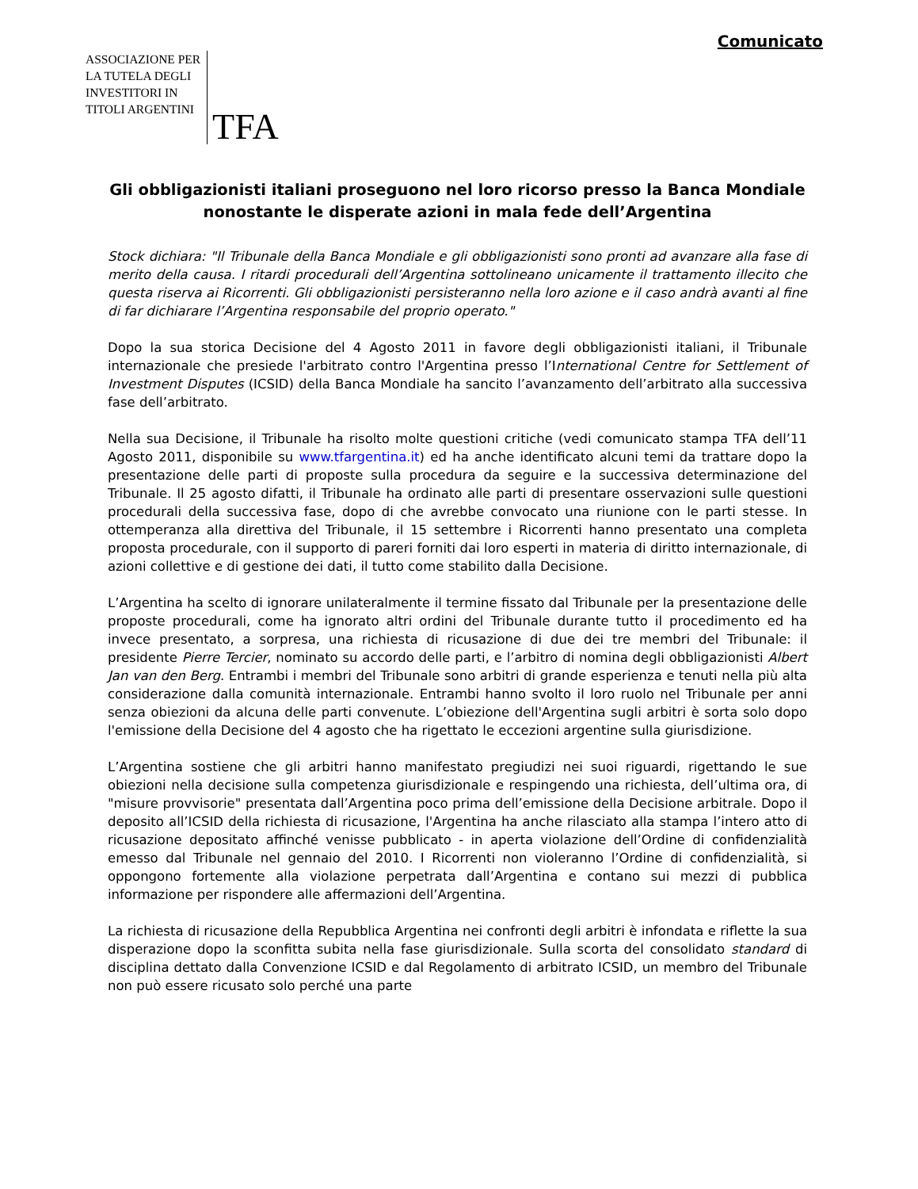Comunicato
ASSOCIAZIONE PER
LA TUTELA DEGLI
INVESTITORI IN
TITOLI ARGENTINI
TFA
Gli obbligazionisti italiani proseguono nel loro ricorso presso la Banca Mondiale nonostante le disperate azioni in mala fede dell’Argentina
Stock dichiara: "Il Tribunale della Banca Mondiale e gli obbligazionisti sono pronti ad avanzare alla fase di merito della causa. I ritardi procedurali dell’Argentina sottolineano unicamente il trattamento illecito che questa riserva ai Ricorrenti. Gli obbligazionisti persisteranno nella loro azione e il caso andrà avanti al fine di far dichiarare l’Argentina responsabile del proprio operato."
Dopo la sua storica Decisione del 4 Agosto 2011 in favore degli obbligazionisti italiani, il Tribunale internazionale che presiede l'arbitrato contro l'Argentina presso l’International Centre for Settlement of Investment Disputes (ICSID) della Banca Mondiale ha sancito l’avanzamento dell’arbitrato alla successiva fase dell’arbitrato.
Nella sua Decisione, il Tribunale ha risolto molte questioni critiche (vedi comunicato stampa TFA dell’11 Agosto 2011, disponibile su www.tfargentina.it) ed ha anche identificato alcuni temi da trattare dopo la presentazione delle parti di proposte sulla procedura da seguire e la successiva determinazione del Tribunale. Il 25 agosto difatti, il Tribunale ha ordinato alle parti di presentare osservazioni sulle questioni procedurali della successiva fase, dopo di che avrebbe convocato una riunione con le parti stesse. In ottemperanza alla direttiva del Tribunale, il 15 settembre i Ricorrenti hanno presentato una completa proposta procedurale, con il supporto di pareri forniti dai loro esperti in materia di diritto internazionale, di azioni collettive e di gestione dei dati, il tutto come stabilito dalla Decisione.
L’Argentina ha scelto di ignorare unilateralmente il termine fissato dal Tribunale per la presentazione delle proposte procedurali, come ha ignorato altri ordini del Tribunale durante tutto il procedimento ed ha invece presentato, a sorpresa, una richiesta di ricusazione di due dei tre membri del Tribunale: il presidente Pierre Tercier, nominato su accordo delle parti, e l’arbitro di nomina degli obbligazionisti Albert Jan van den Berg. Entrambi i membri del Tribunale sono arbitri di grande esperienza e tenuti nella più alta considerazione dalla comunità internazionale. Entrambi hanno svolto il loro ruolo nel Tribunale per anni senza obiezioni da alcuna delle parti convenute. L’obiezione dell'Argentina sugli arbitri è sorta solo dopo l'emissione della Decisione del 4 agosto che ha rigettato le eccezioni argentine sulla giurisdizione.
L’Argentina sostiene che gli arbitri hanno manifestato pregiudizi nei suoi riguardi, rigettando le sue obiezioni nella decisione sulla competenza giurisdizionale e respingendo una richiesta, dell’ultima ora, di "misure provvisorie" presentata dall’Argentina poco prima dell’emissione della Decisione arbitrale. Dopo il deposito all’ICSID della richiesta di ricusazione, l'Argentina ha anche rilasciato alla stampa l’intero atto di ricusazione depositato affinché venisse pubblicato - in aperta violazione dell’Ordine di confidenzialità emesso dal Tribunale nel gennaio del 2010. I Ricorrenti non violeranno l’Ordine di confidenzialità, si oppongono fortemente alla violazione perpetrata dall’Argentina e contano sui mezzi di pubblica informazione per rispondere alle affermazioni dell’Argentina.
La richiesta di ricusazione della Repubblica Argentina nei confronti degli arbitri è infondata e riflette la sua disperazione dopo la sconfitta subita nella fase giurisdizionale. Sulla scorta del consolidato standard di disciplina dettato dalla Convenzione ICSID e dal Regolamento di arbitrato ICSID, un membro del Tribunale non può essere ricusato solo perché una parte